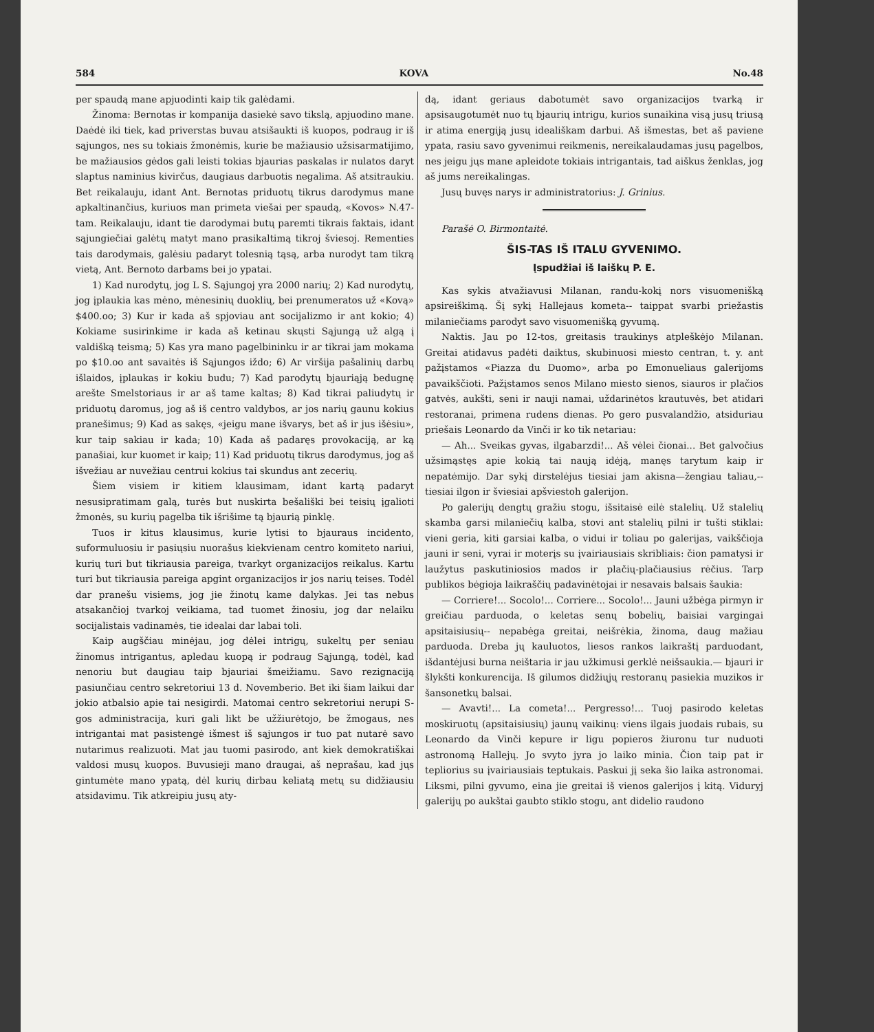584 KOVA No.48
per spaudą mane apjuodinti kaip tik galėdami.
Žinoma: Bernotas ir kompanija dasiekė savo tikslą, apjuodino mane. Daėdė iki tiek, kad priverstas buvau atsišaukti iš kuopos, podraug ir iš sąjungos, nes su tokiais žmonėmis, kurie be mažiausio užsisarmatijimo, be mažiausios gėdos gali leisti tokias bjaurias paskalas ir nulatos daryt slaptus naminius kivirčus, daugiaus darbuotis negalima. Aš atsitraukiu. Bet reikalauju, idant Ant. Bernotas priduotų tikrus darodymus mane apkaltinančius, kuriuos man primeta viešai per spaudą, «Kovos» N.47-tam. Reikalauju, idant tie darodymai butų paremti tikrais faktais, idant sąjungiečiai galėtų matyt mano prasikaltimą tikroj šviesoj. Rementies tais darodymais, galėsiu padaryt tolesnią tąsą, arba nurodyt tam tikrą vietą, Ant. Bernoto darbams bei jo ypatai.
1) Kad nurodytų, jog L S. Sąjungoj yra 2000 narių; 2) Kad nurodytų, jog įplaukia kas mėno, mėnesinių duoklių, bei prenumeratos už «Kovą» $400.oo; 3) Kur ir kada aš spjoviau ant socijalizmo ir ant kokio; 4) Kokiame susirinkime ir kada aš ketinau skųsti Sąjungą už algą į valdišką teismą; 5) Kas yra mano pagelbininku ir ar tikrai jam mokama po $10.oo ant savaitės iš Sąjungos iždo; 6) Ar viršija pašalinių darbų išlaidos, įplaukas ir kokiu budu; 7) Kad parodytų bjauriąją bedugnę arešte Smelstoriaus ir ar aš tame kaltas; 8) Kad tikrai paliudytų ir priduotų daromus, jog aš iš centro valdybos, ar jos narių gaunu kokius pranešimus; 9) Kad as sakęs, «jeigu mane išvarys, bet aš ir jus išėsiu», kur taip sakiau ir kada; 10) Kada aš padaręs provokaciją, ar ką panašiai, kur kuomet ir kaip; 11) Kad priduotų tikrus darodymus, jog aš išvežiau ar nuvežiau centrui kokius tai skundus ant zecerių.
Šiem visiem ir kitiem klausimam, idant kartą padaryt nesusipratimam galą, turės but nuskirta bešališki bei teisių įgalioti žmonės, su kurių pagelba tik išrišime tą bjaurią pinklę.
Tuos ir kitus klausimus, kurie lytisi to bjauraus incidento, suformuluosiu ir pasiųsiu nuorašus kiekvienam centro komiteto nariui, kurių turi but tikriausia pareiga, tvarkyt organizacijos reikalus. Kartu turi but tikriausia pareiga apgint organizacijos ir jos narių teises. Todėl dar pranešu visiems, jog jie žinotų kame dalykas. Jei tas nebus atsakančioj tvarkoj veikiama, tad tuomet žinosiu, jog dar nelaiku socijalistais vadinamės, tie idealai dar labai toli.
Kaip augščiau minėjau, jog dėlei intrigų, sukeltų per seniau žinomus intrigantus, apledau kuopą ir podraug Sąjungą, todėl, kad nenoriu but daugiau taip bjauriai šmeižiamu. Savo rezignaciją pasiunčiau centro sekretoriui 13 d. Novemberio. Bet iki šiam laikui dar jokio atbalsio apie tai nesigirdi. Matomai centro sekretoriui nerupi S-gos administracija, kuri gali likt be užžiurėtojo, be žmogaus, nes intrigantai mat pasistengė išmest iš sąjungos ir tuo pat nutarė savo nutarimus realizuoti. Mat jau tuomi pasirodo, ant kiek demokratiškai valdosi musų kuopos. Buvusieji mano draugai, aš neprašau, kad jųs gintumėte mano ypatą, dėl kurių dirbau keliatą metų su didžiausiu atsidavimu. Tik atkreipiu jusų aty-
dą, idant geriaus dabotumėt savo organizacijos tvarką ir apsisaugotumėt nuo tų bjaurių intrigu, kurios sunaikina visą jusų triusą ir atima energiją jusų ideališkam darbui. Aš išmestas, bet aš paviene ypata, rasiu savo gyvenimui reikmenis, nereikalaudamas jusų pagelbos, nes jeigu jųs mane apleidote tokiais intrigantais, tad aiškus ženklas, jog aš jums nereikalingas.
Jusų buvęs narys ir administratorius: J. Grinius.
Parašė O. Birmontaitė.
ŠIS-TAS IŠ ITALU GYVENIMO.
Įspudžiai iš laiškų P. E.
Kas sykis atvažiavusi Milanan, randu-kokį nors visuomenišką apsireiškimą. Šį sykį Hallejaus kometa-- taippat svarbi priežastis milaniečiams parodyt savo visuomenišką gyvumą.
Naktis. Jau po 12-tos, greitasis traukinys atpleškėjo Milanan. Greitai atidavus padėti daiktus, skubinuosi miesto centran, t. y. ant pažįstamos «Piazza du Duomo», arba po Emonueliaus galerijoms pavaikščioti. Pažįstamos senos Milano miesto sienos, siauros ir plačios gatvės, aukšti, seni ir nauji namai, uždarinėtos krautuvės, bet atidari restoranai, primena rudens dienas. Po gero pusvalandžio, atsiduriau priešais Leonardo da Vinči ir ko tik netariau:
— Ah... Sveikas gyvas, ilgabarzdi!... Aš vėlei čionai... Bet galvočius užsimąstęs apie kokią tai naują idėją, manęs tarytum kaip ir nepatėmijo. Dar sykį dirstelėjus tiesiai jam akisna—žengiau taliau,-- tiesiai ilgon ir šviesiai apšviestoh galerijon.
Po galerijų dengtų gražiu stogu, išsitaisė eilė stalelių. Už stalelių skamba garsi milaniečių kalba, stovi ant stalelių pilni ir tušti stiklai: vieni geria, kiti garsiai kalba, o vidui ir toliau po galerijas, vaikščioja jauni ir seni, vyrai ir moterįs su įvairiausiais skribliais: čion pamatysi ir laužytus paskutiniosios mados ir plačių-plačiausius rėčius. Tarp publikos bėgioja laikraščių padavinėtojai ir nesavais balsais šaukia:
— Corriere!... Socolo!... Corriere... Socolo!... Jauni užbėga pirmyn ir greičiau parduoda, o keletas senų bobelių, baisiai vargingai apsitaisiusių-- nepabėga greitai, neišrėkia, žinoma, daug mažiau parduoda. Dreba jų kauluotos, liesos rankos laikraštį parduodant, išdantėjusi burna neištaria ir jau užkimusi gerklė neišsaukia.— bjauri ir šlykšti konkurencija. Iš gilumos didžiųjų restoranų pasiekia muzikos ir šansonetkų balsai.
— Avavti!... La cometa!... Pergresso!... Tuoj pasirodo keletas moskiruotų (apsitaisiusių) jaunų vaikinų: viens ilgais juodais rubais, su Leonardo da Vinči kepure ir ligu popieros žiuronu tur nuduoti astronomą Hallejų. Jo svyto jyra jo laiko minia. Čion taip pat ir tepliorius su įvairiausiais teptukais. Paskui jį seka šio laika astronomai. Liksmi, pilni gyvumo, eina jie greitai iš vienos galerijos į kitą. Viduryj galerijų po aukštai gaubto stiklo stogu, ant didelio raudono